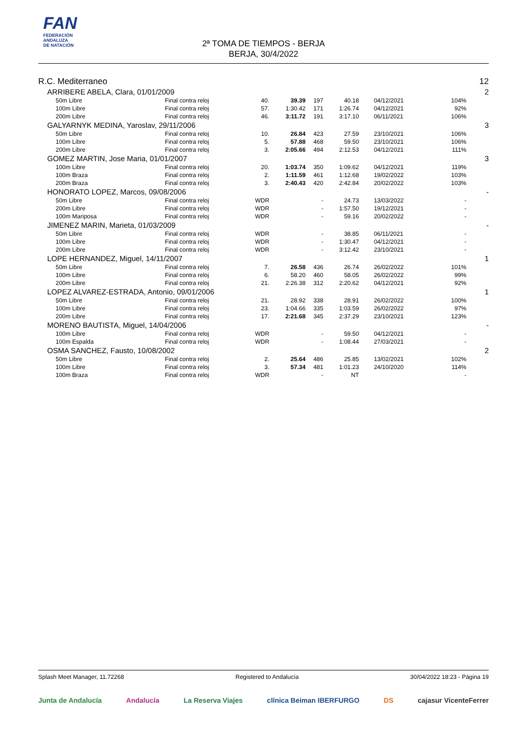FAN
FEDERACIÓN
ANDALUZA
DE NATACIÓN
2ª TOMA DE TIEMPOS - BERJA
BERJA, 30/4/2022
| R.C. Mediterraneo | | | | | | | | 12 |
| ARRIBERE ABELA, Clara, 01/01/2009 | | | | | | | | 2 |
| 50m Libre | Final contra reloj | 40. | 39.39 | 197 | 40.18 | 04/12/2021 | 104% | |
| 100m Libre | Final contra reloj | 57. | 1:30.42 | 171 | 1:26.74 | 04/12/2021 | 92% | |
| 200m Libre | Final contra reloj | 46. | 3:11.72 | 191 | 3:17.10 | 06/11/2021 | 106% | |
| GALYARNYK MEDINA, Yaroslav, 29/11/2006 | | | | | | | | 3 |
| 50m Libre | Final contra reloj | 10. | 26.84 | 423 | 27.59 | 23/10/2021 | 106% | |
| 100m Libre | Final contra reloj | 5. | 57.88 | 468 | 59.50 | 23/10/2021 | 106% | |
| 200m Libre | Final contra reloj | 3. | 2:05.66 | 494 | 2:12.53 | 04/12/2021 | 111% | |
| GOMEZ MARTIN, Jose Maria, 01/01/2007 | | | | | | | | 3 |
| 100m Libre | Final contra reloj | 20. | 1:03.74 | 350 | 1:09.62 | 04/12/2021 | 119% | |
| 100m Braza | Final contra reloj | 2. | 1:11.59 | 461 | 1:12.68 | 19/02/2022 | 103% | |
| 200m Braza | Final contra reloj | 3. | 2:40.43 | 420 | 2:42.84 | 20/02/2022 | 103% | |
| HONORATO LOPEZ, Marcos, 09/08/2006 | | | | | | | | - |
| 50m Libre | Final contra reloj | WDR | | - | 24.73 | 13/03/2022 | - | |
| 200m Libre | Final contra reloj | WDR | | - | 1:57.50 | 19/12/2021 | - | |
| 100m Mariposa | Final contra reloj | WDR | | - | 59.16 | 20/02/2022 | - | |
| JIMENEZ MARIN, Marieta, 01/03/2009 | | | | | | | | - |
| 50m Libre | Final contra reloj | WDR | | - | 38.85 | 06/11/2021 | - | |
| 100m Libre | Final contra reloj | WDR | | - | 1:30.47 | 04/12/2021 | - | |
| 200m Libre | Final contra reloj | WDR | | - | 3:12.42 | 23/10/2021 | - | |
| LOPE HERNANDEZ, Miguel, 14/11/2007 | | | | | | | | 1 |
| 50m Libre | Final contra reloj | 7. | 26.58 | 436 | 26.74 | 26/02/2022 | 101% | |
| 100m Libre | Final contra reloj | 6. | 58.20 | 460 | 58.05 | 26/02/2022 | 99% | |
| 200m Libre | Final contra reloj | 21. | 2:26.38 | 312 | 2:20.62 | 04/12/2021 | 92% | |
| LOPEZ ALVAREZ-ESTRADA, Antonio, 09/01/2006 | | | | | | | | 1 |
| 50m Libre | Final contra reloj | 21. | 28.92 | 338 | 28.91 | 26/02/2022 | 100% | |
| 100m Libre | Final contra reloj | 23. | 1:04.66 | 335 | 1:03.59 | 26/02/2022 | 97% | |
| 200m Libre | Final contra reloj | 17. | 2:21.68 | 345 | 2:37.29 | 23/10/2021 | 123% | |
| MORENO BAUTISTA, Miguel, 14/04/2006 | | | | | | | | - |
| 100m Libre | Final contra reloj | WDR | | - | 59.50 | 04/12/2021 | - | |
| 100m Espalda | Final contra reloj | WDR | | - | 1:08.44 | 27/03/2021 | - | |
| OSMA SANCHEZ, Fausto, 10/08/2002 | | | | | | | | 2 |
| 50m Libre | Final contra reloj | 2. | 25.64 | 486 | 25.85 | 13/02/2021 | 102% | |
| 100m Libre | Final contra reloj | 3. | 57.34 | 481 | 1:01.23 | 24/10/2020 | 114% | |
| 100m Braza | Final contra reloj | WDR | | - | NT | | - | |
Splash Meet Manager, 11.72268 Registered to Andalucía 30/04/2022 18:23 - Página 19
Junta de Andalucía Andalucía La Reserva Viajes clínica Beiman IBERFURGO DS cajasur VicenteFerrer